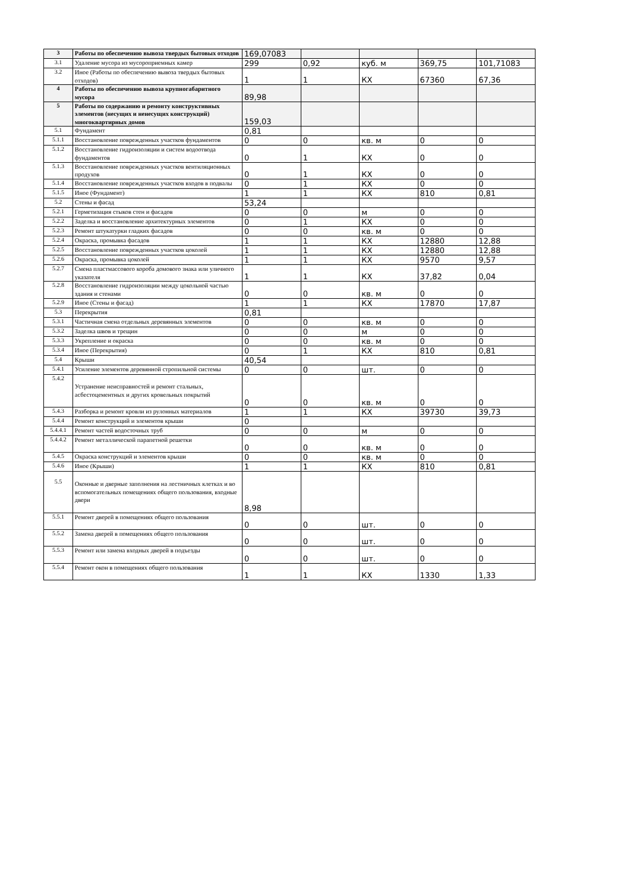| 3 | Работы по обеспечению вывоза твердых бытовых отходов | 169,07083 | | | | |
| 3.1 | Удаление мусора из мусороприемных камер | 299 | 0,92 | куб. м | 369,75 | 101,71083 |
| 3.2 | Иное (Работы по обеспечению вывоза твердых бытовых отходов) | 1 | 1 | КХ | 67360 | 67,36 |
| 4 | Работы по обеспечению вывоза крупногабаритного мусора | 89,98 | | | | |
| 5 | Работы по содержанию и ремонту конструктивных элементов (несущих и ненесущих конструкций) многоквартирных домов | 159,03 | | | | |
| 5.1 | Фундамент | 0,81 | | | | |
| 5.1.1 | Восстановление поврежденных участков фундаментов | 0 | 0 | кв. м | 0 | 0 |
| 5.1.2 | Восстановление гидроизоляции и систем водоотвода фундаментов | 0 | 1 | КХ | 0 | 0 |
| 5.1.3 | Восстановление поврежденных участков вентиляционных продухов | 0 | 1 | КХ | 0 | 0 |
| 5.1.4 | Восстановление поврежденных участков входов в подвалы | 0 | 1 | КХ | 0 | 0 |
| 5.1.5 | Иное (Фундамент) | 1 | 1 | КХ | 810 | 0,81 |
| 5.2 | Стены и фасад | 53,24 | | | | |
| 5.2.1 | Герметизация стыков стен и фасадов | 0 | 0 | м | 0 | 0 |
| 5.2.2 | Заделка и восстановление архитектурных элементов | 0 | 1 | КХ | 0 | 0 |
| 5.2.3 | Ремонт штукатурки гладких фасадов | 0 | 0 | кв. м | 0 | 0 |
| 5.2.4 | Окраска, промывка фасадов | 1 | 1 | КХ | 12880 | 12,88 |
| 5.2.5 | Восстановление поврежденных участков цоколей | 1 | 1 | КХ | 12880 | 12,88 |
| 5.2.6 | Окраска, промывка цоколей | 1 | 1 | КХ | 9570 | 9,57 |
| 5.2.7 | Смена пластмассового короба домового знака или уличного указателя | 1 | 1 | КХ | 37,82 | 0,04 |
| 5.2.8 | Восстановление гидроизоляции между цокольной частью здания и стенами | 0 | 0 | кв. м | 0 | 0 |
| 5.2.9 | Иное (Стены и фасад) | 1 | 1 | КХ | 17870 | 17,87 |
| 5.3 | Перекрытия | 0,81 | | | | |
| 5.3.1 | Частичная смена отдельных деревянных элементов | 0 | 0 | кв. м | 0 | 0 |
| 5.3.2 | Заделка швов и трещин | 0 | 0 | м | 0 | 0 |
| 5.3.3 | Укрепление и окраска | 0 | 0 | кв. м | 0 | 0 |
| 5.3.4 | Иное (Перекрытия) | 0 | 1 | КХ | 810 | 0,81 |
| 5.4 | Крыши | 40,54 | | | | |
| 5.4.1 | Усиление элементов деревянной стропильной системы | 0 | 0 | шт. | 0 | 0 |
| 5.4.2 | Устранение неисправностей и ремонт стальных, асбестоцементных и других кровельных покрытий | 0 | 0 | кв. м | 0 | 0 |
| 5.4.3 | Разборка и ремонт кровли из рулонных материалов | 1 | 1 | КХ | 39730 | 39,73 |
| 5.4.4 | Ремонт конструкций и элементов крыши | 0 | | | | |
| 5.4.4.1 | Ремонт частей водосточных труб | 0 | 0 | м | 0 | 0 |
| 5.4.4.2 | Ремонт металлической парапетной решетки | 0 | 0 | кв. м | 0 | 0 |
| 5.4.5 | Окраска конструкций и элементов крыши | 0 | 0 | кв. м | 0 | 0 |
| 5.4.6 | Иное (Крыши) | 1 | 1 | КХ | 810 | 0,81 |
| 5.5 | Оконные и дверные заполнения на лестничных клетках и во вспомогательных помещениях общего пользования, входные двери | 8,98 | | | | |
| 5.5.1 | Ремонт дверей в помещениях общего пользования | 0 | 0 | шт. | 0 | 0 |
| 5.5.2 | Замена дверей в помещениях общего пользования | 0 | 0 | шт. | 0 | 0 |
| 5.5.3 | Ремонт или замена входных дверей в подъезды | 0 | 0 | шт. | 0 | 0 |
| 5.5.4 | Ремонт окон в помещениях общего пользования | 1 | 1 | КХ | 1330 | 1,33 |